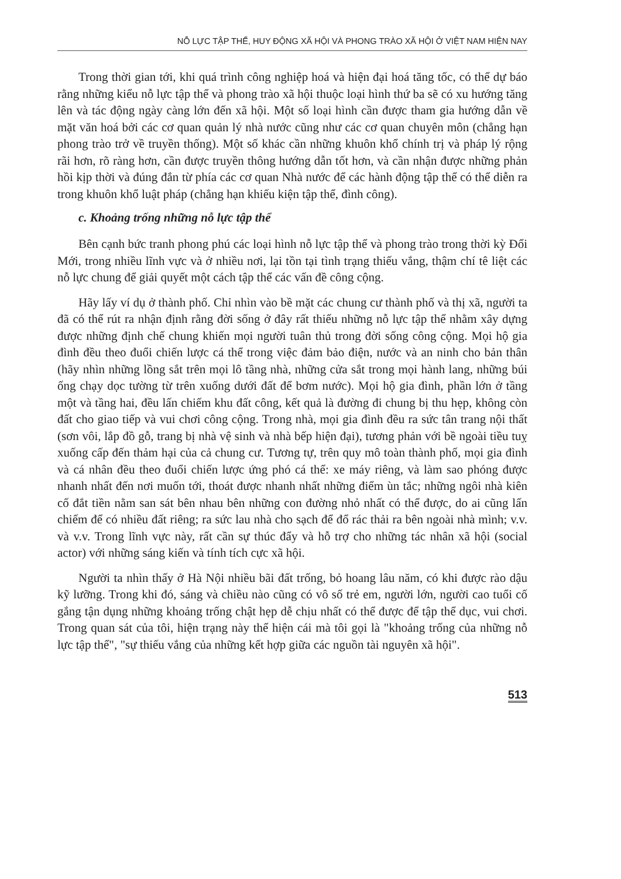NỖ LỰC TẬP THỂ, HUY ĐỘNG XÃ HỘI VÀ PHONG TRÀO XÃ HỘI Ở VIỆT NAM HIỆN NAY
Trong thời gian tới, khi quá trình công nghiệp hoá và hiện đại hoá tăng tốc, có thể dự báo rằng những kiểu nỗ lực tập thể và phong trào xã hội thuộc loại hình thứ ba sẽ có xu hướng tăng lên và tác động ngày càng lớn đến xã hội. Một số loại hình cần được tham gia hướng dẫn về mặt văn hoá bởi các cơ quan quản lý nhà nước cũng như các cơ quan chuyên môn (chẳng hạn phong trào trở về truyền thống). Một số khác cần những khuôn khổ chính trị và pháp lý rộng rãi hơn, rõ ràng hơn, cần được truyền thông hướng dẫn tốt hơn, và cần nhận được những phản hồi kịp thời và đúng đắn từ phía các cơ quan Nhà nước để các hành động tập thể có thể diễn ra trong khuôn khổ luật pháp (chẳng hạn khiếu kiện tập thể, đình công).
c. Khoảng trống những nỗ lực tập thể
Bên cạnh bức tranh phong phú các loại hình nỗ lực tập thể và phong trào trong thời kỳ Đổi Mới, trong nhiều lĩnh vực và ở nhiều nơi, lại tồn tại tình trạng thiếu vắng, thậm chí tê liệt các nỗ lực chung để giải quyết một cách tập thể các vấn đề công cộng.
Hãy lấy ví dụ ở thành phố. Chỉ nhìn vào bề mặt các chung cư thành phố và thị xã, người ta đã có thể rút ra nhận định rằng đời sống ở đây rất thiếu những nỗ lực tập thể nhằm xây dựng được những định chế chung khiến mọi người tuân thủ trong đời sống công cộng. Mọi hộ gia đình đều theo đuổi chiến lược cá thể trong việc đảm bảo điện, nước và an ninh cho bản thân (hãy nhìn những lồng sắt trên mọi lô tầng nhà, những cửa sắt trong mọi hành lang, những búi ống chạy dọc tường từ trên xuống dưới đất để bơm nước). Mọi hộ gia đình, phần lớn ở tầng một và tầng hai, đều lấn chiếm khu đất công, kết quả là đường đi chung bị thu hẹp, không còn đất cho giao tiếp và vui chơi công cộng. Trong nhà, mọi gia đình đều ra sức tân trang nội thất (sơn vôi, lắp đồ gỗ, trang bị nhà vệ sinh và nhà bếp hiện đại), tương phản với bề ngoài tiều tuỵ xuống cấp đến thảm hại của cả chung cư. Tương tự, trên quy mô toàn thành phố, mọi gia đình và cá nhân đều theo đuổi chiến lược ứng phó cá thể: xe máy riêng, và làm sao phóng được nhanh nhất đến nơi muốn tới, thoát được nhanh nhất những điểm ùn tắc; những ngôi nhà kiên cố đắt tiền nằm san sát bên nhau bên những con đường nhỏ nhất có thể được, do ai cũng lấn chiếm để có nhiều đất riêng; ra sức lau nhà cho sạch để đổ rác thải ra bên ngoài nhà mình; v.v. và v.v. Trong lĩnh vực này, rất cần sự thúc đẩy và hỗ trợ cho những tác nhân xã hội (social actor) với những sáng kiến và tính tích cực xã hội.
Người ta nhìn thấy ở Hà Nội nhiều bãi đất trống, bỏ hoang lâu năm, có khi được rào dậu kỹ lưỡng. Trong khi đó, sáng và chiều nào cũng có vô số trẻ em, người lớn, người cao tuổi cố gắng tận dụng những khoảng trống chật hẹp dễ chịu nhất có thể được để tập thể dục, vui chơi. Trong quan sát của tôi, hiện trạng này thể hiện cái mà tôi gọi là "khoảng trống của những nỗ lực tập thể", "sự thiếu vắng của những kết hợp giữa các nguồn tài nguyên xã hội".
513